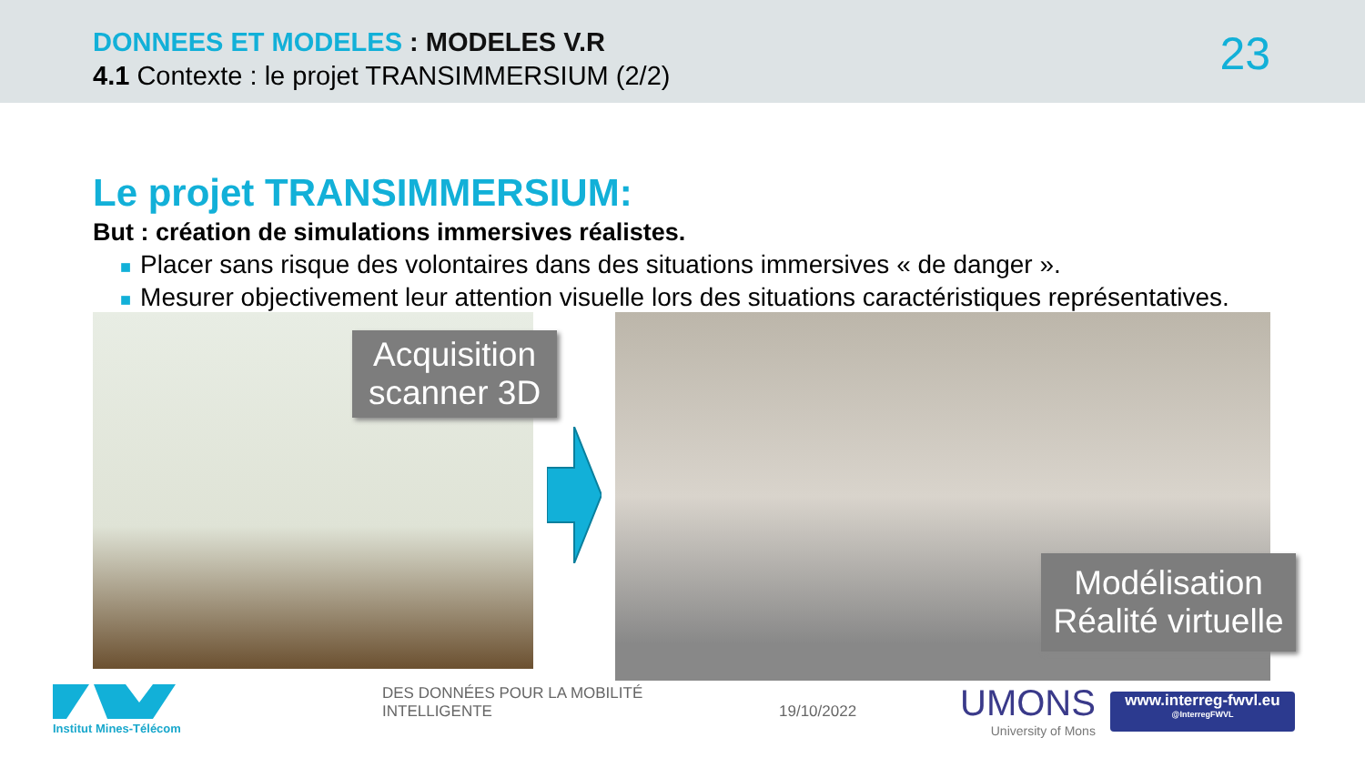DONNEES ET MODELES : MODELES V.R
4.1 Contexte : le projet TRANSIMMERSIUM (2/2)
23
Le projet TRANSIMMERSIUM:
But : création de simulations immersives réalistes.
■ Placer sans risque des volontaires dans des situations immersives « de danger ».
■ Mesurer objectivement leur attention visuelle lors des situations caractéristiques représentatives.
Acquisition scanner 3D
Modélisation Réalité virtuelle
Institut Mines-Télécom
DES DONNÉES POUR LA MOBILITÉ
INTELLIGENTE
19/10/2022
UMONS
University of Mons
www.interreg-fwvl.eu
@InterregFWVL